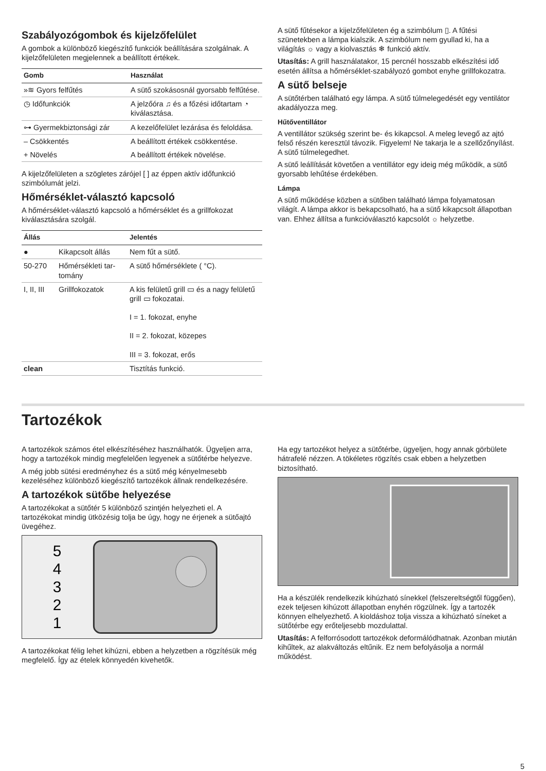Szabályozógombok és kijelzőfelület
A gombok a különböző kiegészítő funkciók beállítására szolgálnak. A kijelzőfelületen megjelennek a beállított értékek.
| Gomb | Használat |
| --- | --- |
| »≋ Gyors felfűtés | A sütő szokásosnál gyorsabb felfű­tése. |
| ◷ Időfunkciók | A jelzőóra ♫ és a főzési időtartam ◔ kiválasztása. |
| ⊶ Gyermekbiztonsági zár | A kezelőfelület lezárása és felol­dása. |
| – Csökkentés | A beállított értékek csökkentése. |
| + Növelés | A beállított értékek növelése. |
A kijelzőfelületen a szögletes zárójel [ ] az éppen aktív időfunkció szimbólumát jelzi.
Hőmérséklet-választó kapcsoló
A hőmérséklet-választó kapcsoló a hőmérséklet és a grillfokozat kiválasztására szolgál.
| Állás | | Jelentés |
| --- | --- | --- |
| ● | Kikapcsolt állás | Nem fűt a sütő. |
| 50-270 | Hőmérsékleti tar­tomány | A sütő hőmérséklete ( °C). |
| I, II, III | Grillfokozatok | A kis felületű grill ▭ és a nagy felületű grill ▭ fokozatai. I = 1. fokozat, enyhe II = 2. fokozat, közepes III = 3. fokozat, erős |
| clean | | Tisztítás funkció. |
A sütő fűtésekor a kijelzőfelületen ég a szimbólum ▯. A fűtési szünetekben a lámpa kialszik. A szimbólum nem gyullad ki, ha a világítás ☼ vagy a kiolvasztás ❄ funkció aktív.
Utasítás: A grill használatakor, 15 percnél hosszabb elkészítési idő esetén állítsa a hőmérséklet-szabályozó gombot enyhe grillfokozatra.
A sütő belseje
A sütőtérben található egy lámpa. A sütő túlmelegedését egy ventilátor akadályozza meg.
Hűtőventillátor
A ventillátor szükség szerint be- és kikapcsol. A meleg levegő az ajtó felső részén keresztül távozik. Figyelem! Ne takarja le a szellőzőnyílást. A sütő túlmelegedhet.
A sütő leállítását követően a ventillátor egy ideig még működik, a sütő gyorsabb lehűtése érdekében.
Lámpa
A sütő működése közben a sütőben található lámpa folyamatosan világít. A lámpa akkor is bekapcsolható, ha a sütő kikapcsolt állapotban van. Ehhez állítsa a funkcióválasztó kapcsolót ☼ helyzetbe.
Tartozékok
A tartozékok számos étel elkészítéséhez használhatók. Ügyeljen arra, hogy a tartozékok mindig megfelelően legyenek a sütőtérbe helyezve.
A még jobb sütési eredményhez és a sütő még kényelmesebb kezeléséhez különböző kiegészítő tartozékok állnak rendelkezésére.
A tartozékok sütőbe helyezése
A tartozékokat a sütőtér 5 különböző szintjén helyezheti el. A tartozékokat mindig ütközésig tolja be úgy, hogy ne érjenek a sütőajtó üvegéhez.
5
4
3
2
1
A tartozékokat félig lehet kihúzni, ebben a helyzetben a rögzítésük még megfelelő. Így az ételek könnyedén kivehetők.
Ha egy tartozékot helyez a sütőtérbe, ügyeljen, hogy annak görbülete hátrafelé nézzen. A tökéletes rögzítés csak ebben a helyzetben biztosítható.
Ha a készülék rendelkezik kihúzható sínekkel (felszereltségtől függően), ezek teljesen kihúzott állapotban enyhén rögzülnek. Így a tartozék könnyen elhelyezhető. A kioldáshoz tolja vissza a kihúzható síneket a sütőtérbe egy erőteljesebb mozdulattal.
Utasítás: A felforrósodott tartozékok deformálódhatnak. Azonban miután kihűltek, az alakváltozás eltűnik. Ez nem befolyásolja a normál működést.
5